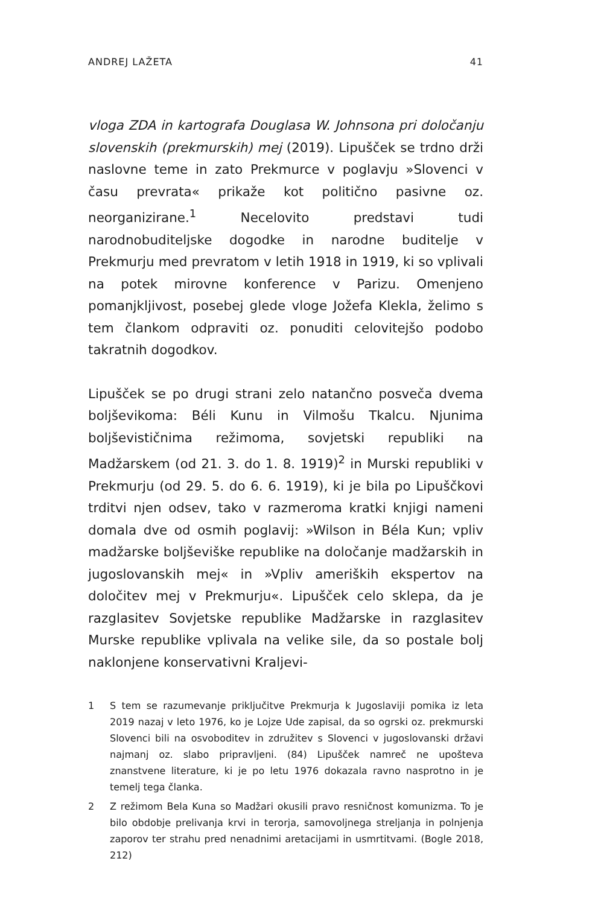ANDREJ LAŽETA 41
vloga ZDA in kartografa Douglasa W. Johnsona pri določanju slovenskih (prekmurskih) mej (2019). Lipušček se trdno drži naslovne teme in zato Prekmurce v poglavju »Slovenci v času prevrata« prikaže kot politično pasivne oz. neorganizirane.<sup>1</sup> Necelovito predstavi tudi narodnobuditeljske dogodke in narodne buditelje v Prekmurju med prevratom v letih 1918 in 1919, ki so vplivali na potek mirovne konference v Parizu. Omenjeno pomanjkljivost, posebej glede vloge Jožefa Klekla, želimo s tem člankom odpraviti oz. ponuditi celovitejšo podobo takratnih dogodkov.
Lipušček se po drugi strani zelo natančno posveča dvema boljševikoma: Béli Kunu in Vilmošu Tkalcu. Njunima boljševističnima režimoma, sovjetski republiki na Madžarskem (od 21. 3. do 1. 8. 1919)<sup>2</sup> in Murski republiki v Prekmurju (od 29. 5. do 6. 6. 1919), ki je bila po Lipuščkovi trditvi njen odsev, tako v razmeroma kratki knjigi nameni domala dve od osmih poglavij: »Wilson in Béla Kun; vpliv madžarske boljševiške republike na določanje madžarskih in jugoslovanskih mej« in »Vpliv ameriških ekspertov na določitev mej v Prekmurju«. Lipušček celo sklepa, da je razglasitev Sovjetske republike Madžarske in razglasitev Murske republike vplivala na velike sile, da so postale bolj naklonjene konservativni Kraljevi-
1 S tem se razumevanje priključitve Prekmurja k Jugoslaviji pomika iz leta 2019 nazaj v leto 1976, ko je Lojze Ude zapisal, da so ogrski oz. prekmurski Slovenci bili na osvoboditev in združitev s Slovenci v jugoslovanski državi najmanj oz. slabo pripravljeni. (84) Lipušček namreč ne upošteva znanstvene literature, ki je po letu 1976 dokazala ravno nasprotno in je temelj tega članka.
2 Z režimom Bela Kuna so Madžari okusili pravo resničnost komunizma. To je bilo obdobje prelivanja krvi in terorja, samovoljnega streljanja in polnjenja zaporov ter strahu pred nenadnimi aretacijami in usmrtitvami. (Bogle 2018, 212)